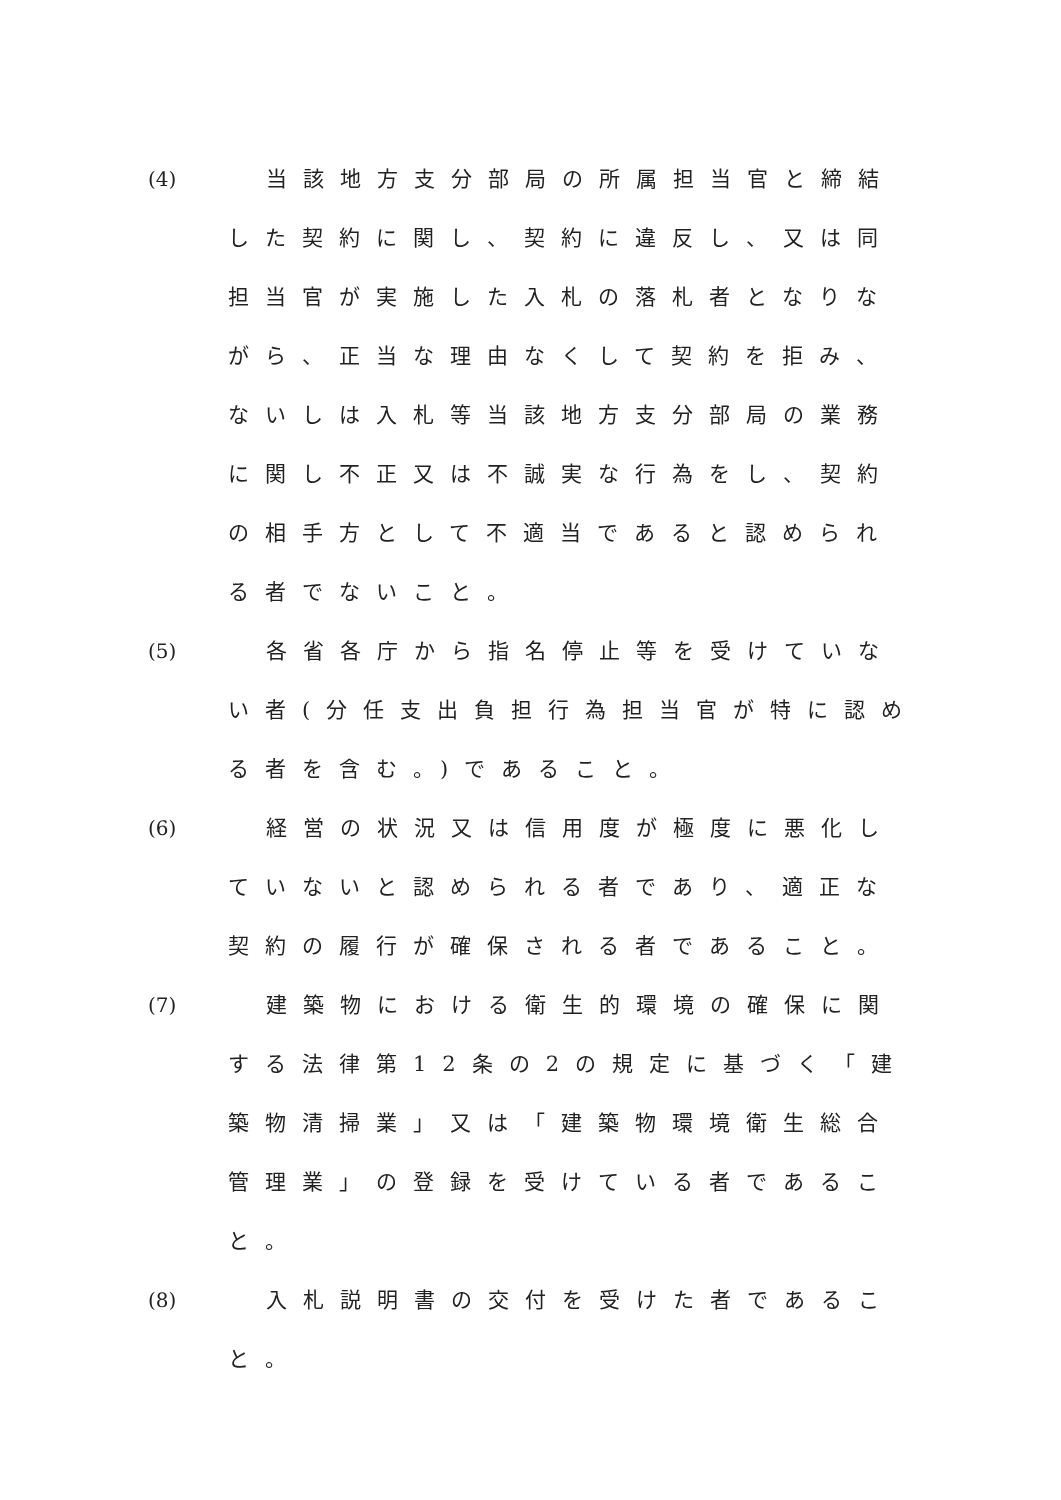(4) 当該地方支分部局の所属担当官と締結した契約に関し、契約に違反し、又は同担当官が実施した入札の落札者となりながら、正当な理由なくして契約を拒み、ないしは入札等当該地方支分部局の業務に関し不正又は不誠実な行為をし、契約の相手方として不適当であると認められる者でないこと。
(5) 各省各庁から指名停止等を受けていない者(分任支出負担行為担当官が特に認める者を含む。)であること。
(6) 経営の状況又は信用度が極度に悪化していないと認められる者であり、適正な契約の履行が確保される者であること。
(7) 建築物における衛生的環境の確保に関する法律第12条の2の規定に基づく「建築物清掃業」又は「建築物環境衛生総合管理業」の登録を受けている者であること。
(8) 入札説明書の交付を受けた者であること。